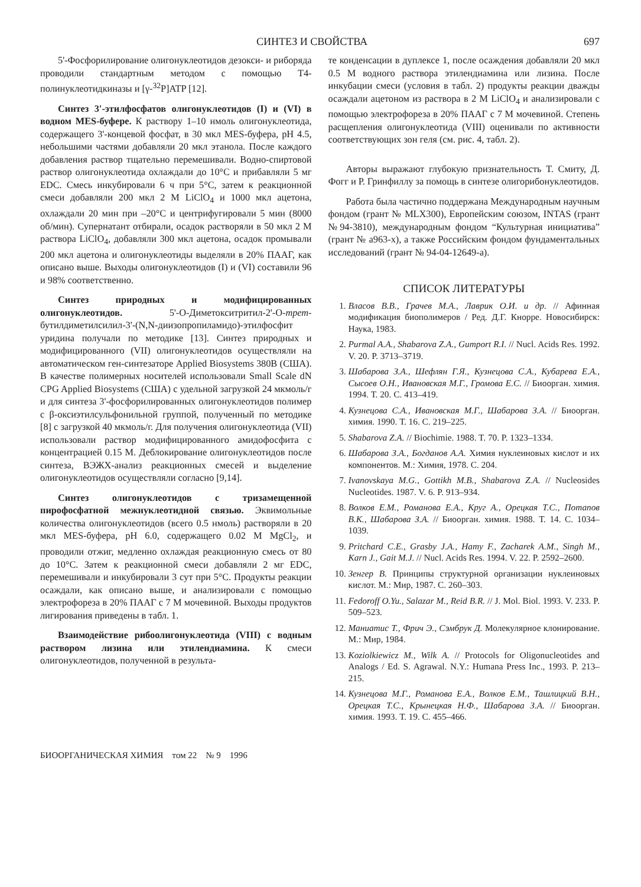СИНТЕЗ И СВОЙСТВА 697
5'-Фосфорилирование олигонуклеотидов дезокси- и рибоpяда проводили стандартным методом с помощью Т4-полинуклеотидкиназы и [γ-<sup>32</sup>P]ATP [12].
Синтез 3'-этилфосфатов олигонуклеотидов (I) и (VI) в водном MES-буфере. К раствору 1–10 нмоль олигонуклеотида, содержащего 3'-концевой фосфат, в 30 мкл MES-буфера, pH 4.5, небольшими частями добавляли 20 мкл этанола. После каждого добавления раствор тщательно перемешивали. Водно-спиртовой раствор олигонуклеотида охлаждали до 10°С и прибавляли 5 мг EDC. Смесь инкубировали 6 ч при 5°С, затем к реакционной смеси добавляли 200 мкл 2 М LiClO<sub>4</sub> и 1000 мкл ацетона, охлаждали 20 мин при –20°С и центрифугировали 5 мин (8000 об/мин). Супернатант отбирали, осадок растворяли в 50 мкл 2 М раствора LiClO<sub>4</sub>, добавляли 300 мкл ацетона, осадок промывали 200 мкл ацетона и олигонуклеотиды выделяли в 20% ПААГ, как описано выше. Выходы олигонуклеотидов (I) и (VI) составили 96 и 98% соответственно.
Синтез природных и модифицированных олигонуклеотидов. 5'-О-Диметокситритил-2'-О-трет-бутилдиметилсилил-3'-(N,N-диизопропиламидо)-этилфосфит уридина получали по методике [13]. Синтез природных и модифицированного (VII) олигонуклеотидов осуществляли на автоматическом ген-синтезаторе Applied Biosystems 380B (США). В качестве полимерных носителей использовали Small Scale dN CPG Applied Biosystems (США) с удельной загрузкой 24 мкмоль/г и для синтеза 3'-фосфорилированных олигонуклеотидов полимер с β-оксиэтилсульфонильной группой, полученный по методике [8] с загрузкой 40 мкмоль/г. Для получения олигонуклеотида (VII) использовали раствор модифицированного амидофосфита с концентрацией 0.15 М. Деблокирование олигонуклеотидов после синтеза, ВЭЖХ-анализ реакционных смесей и выделение олигонуклеотидов осуществляли согласно [9,14].
Синтез олигонуклеотидов с тризамещенной пирофосфатной межнуклеотидной связью. Эквимольные количества олигонуклеотидов (всего 0.5 нмоль) растворяли в 20 мкл MES-буфера, pH 6.0, содержащего 0.02 М MgCl<sub>2</sub>, и проводили отжиг, медленно охлаждая реакционную смесь от 80 до 10°С. Затем к реакционной смеси добавляли 2 мг EDC, перемешивали и инкубировали 3 сут при 5°С. Продукты реакции осаждали, как описано выше, и анализировали с помощью электрофореза в 20% ПААГ с 7 М мочевиной. Выходы продуктов лигирования приведены в табл. 1.
Взаимодействие рибоолигонуклеотида (VIII) с водным раствором лизина или этилендиамина. К смеси олигонуклеотидов, полученной в результа-
те конденсации в дуплексе 1, после осаждения добавляли 20 мкл 0.5 М водного раствора этилендиамина или лизина. После инкубации смеси (условия в табл. 2) продукты реакции дважды осаждали ацетоном из раствора в 2 М LiClO<sub>4</sub> и анализировали с помощью электрофореза в 20% ПААГ с 7 М мочевиной. Степень расщепления олигонуклеотида (VIII) оценивали по активности соответствующих зон геля (см. рис. 4, табл. 2).
Авторы выражают глубокую признательность Т. Смиту, Д. Фогг и Р. Гринфиллу за помощь в синтезе олигорибонуклеотидов.
Работа была частично поддержана Международным научным фондом (грант № MLX300), Европейским союзом, INTAS (грант №94-3810), международным фондом “Культурная инициатива” (грант № a963-x), а также Российским фондом фундаментальных исследований (грант № 94-04-12649-а).
СПИСОК ЛИТЕРАТУРЫ
1. Власов В.В., Грачев М.А., Лаврик О.И. и др. // Афинная модификация биополимеров / Ред. Д.Г. Кнорре. Новосибирск: Наука, 1983.
2. Purmal A.A., Shabarova Z.A., Gumport R.I. // Nucl. Acids Res. 1992. V. 20. P. 3713–3719.
3. Шабарова З.А., Шефлян Г.Я., Кузнецова С.А., Кубарева Е.А., Сысоев О.Н., Ивановская М.Г., Громова Е.С. // Биоорган. химия. 1994. Т. 20. С. 413–419.
4. Кузнецова С.А., Ивановская М.Г., Шабарова З.А. // Биоорган. химия. 1990. Т. 16. С. 219–225.
5. Shabarova Z.A. // Biochimie. 1988. T. 70. P. 1323–1334.
6. Шабарова З.А., Богданов А.А. Химия нуклеиновых кислот и их компонентов. М.: Химия, 1978. С. 204.
7. Ivanovskaya M.G., Gottikh M.B., Shabarova Z.A. // Nucleosides Nucleotides. 1987. V. 6. P. 913–934.
8. Волков Е.М., Романова Е.А., Круг А., Орецкая Т.С., Потапов В.К., Шабарова З.А. // Биоорган. химия. 1988. Т. 14. С. 1034–1039.
9. Pritchard C.E., Grasby J.A., Hamy F., Zacharek A.M., Singh M., Karn J., Gait M.J. // Nucl. Acids Res. 1994. V. 22. P. 2592–2600.
10. Зенгер В. Принципы структурной организации нуклеиновых кислот. М.: Мир, 1987. С. 260–303.
11. Fedoroff O.Yu., Salazar M., Reid B.R. // J. Mol. Biol. 1993. V. 233. P. 509–523.
12. Маниатис Т., Фрич Э., Сэмбрук Д. Молекулярное клонирование. М.: Мир, 1984.
13. Koziolkiewicz M., Wilk A. // Protocols for Oligonucleotides and Analogs / Ed. S. Agrawal. N.Y.: Humana Press Inc., 1993. P. 213–215.
14. Кузнецова М.Г., Романова Е.А., Волков Е.М., Ташлицкий В.Н., Орецкая Т.С., Крынецкая Н.Ф., Шабарова З.А. // Биоорган. химия. 1993. Т. 19. С. 455–466.
БИООРГАНИЧЕСКАЯ ХИМИЯ том 22 № 9 1996